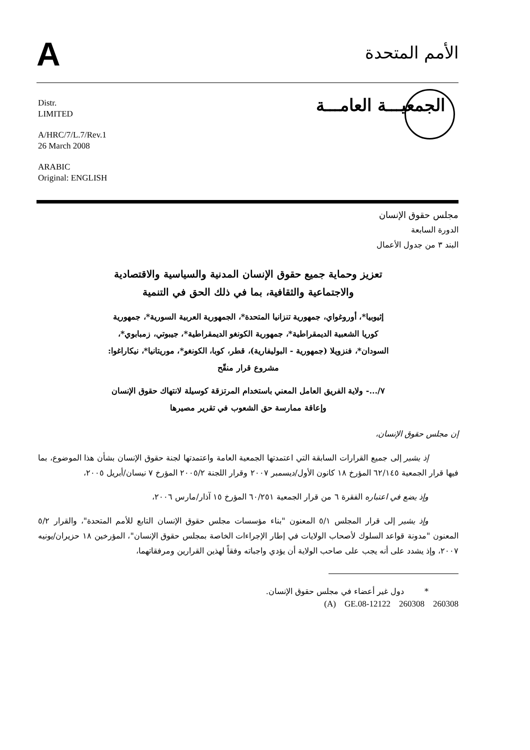A الأمم المتحدة
الجمعيـــة العامـــة
Distr.
LIMITED
A/HRC/7/L.7/Rev.1
26 March 2008
ARABIC
Original: ENGLISH
مجلس حقوق الإنسان
الدورة السابعة
البند ٣ من جدول الأعمال
تعزيز وحماية جميع حقوق الإنسان المدنية والسياسية والاقتصادية
والاجتماعية والثقافية، بما في ذلك الحق في التنمية
إثيوبيا*، أوروغواي، جمهورية تنزانيا المتحدة*، الجمهورية العربية السورية*، جمهورية كوريا الشعبية الديمقراطية*، جمهورية الكونغو الديمقراطية*، جيبوتي، زمبابوي*، السودان*، فنزويلا (جمهورية - البوليفارية)، قطر، كوبا، الكونغو*، موريتانيا*، نيكاراغوا: مشروع قرار منقّح
٧/...- ولاية الفريق العامل المعني باستخدام المرتزقة كوسيلة لانتهاك حقوق الإنسان وإعاقة ممارسة حق الشعوب في تقرير مصيرها
إن مجلس حقوق الإنسان،
إذ يشير إلى جميع القرارات السابقة التي اعتمدتها الجمعية العامة واعتمدتها لجنة حقوق الإنسان بشأن هذا الموضوع، بما فيها قرار الجمعية ٦٢/١٤٥ المؤرخ ١٨ كانون الأول/ديسمبر ٢٠٠٧ وقرار اللجنة ٢٠٠٥/٢ المؤرخ ٧ نيسان/أبريل ٢٠٠٥،
وإذ يضع في اعتباره الفقرة ٦ من قرار الجمعية ٦٠/٢٥١ المؤرخ ١٥ آذار/مارس ٢٠٠٦،
وإذ يشير إلى قرار المجلس ٥/١ المعنون "بناء مؤسسات مجلس حقوق الإنسان التابع للأمم المتحدة"، والقرار ٥/٢ المعنون "مدونة قواعد السلوك لأصحاب الولايات في إطار الإجراءات الخاصة بمجلس حقوق الإنسان"، المؤرخين ١٨ حزيران/يونيه ٢٠٠٧، وإذ يشدد على أنه يجب على صاحب الولاية أن يؤدي واجباته وفقاً لهذين القرارين ومرفقاتهما،
* دول غير أعضاء في مجلس حقوق الإنسان.
(A) GE.08-12122 260308 260308